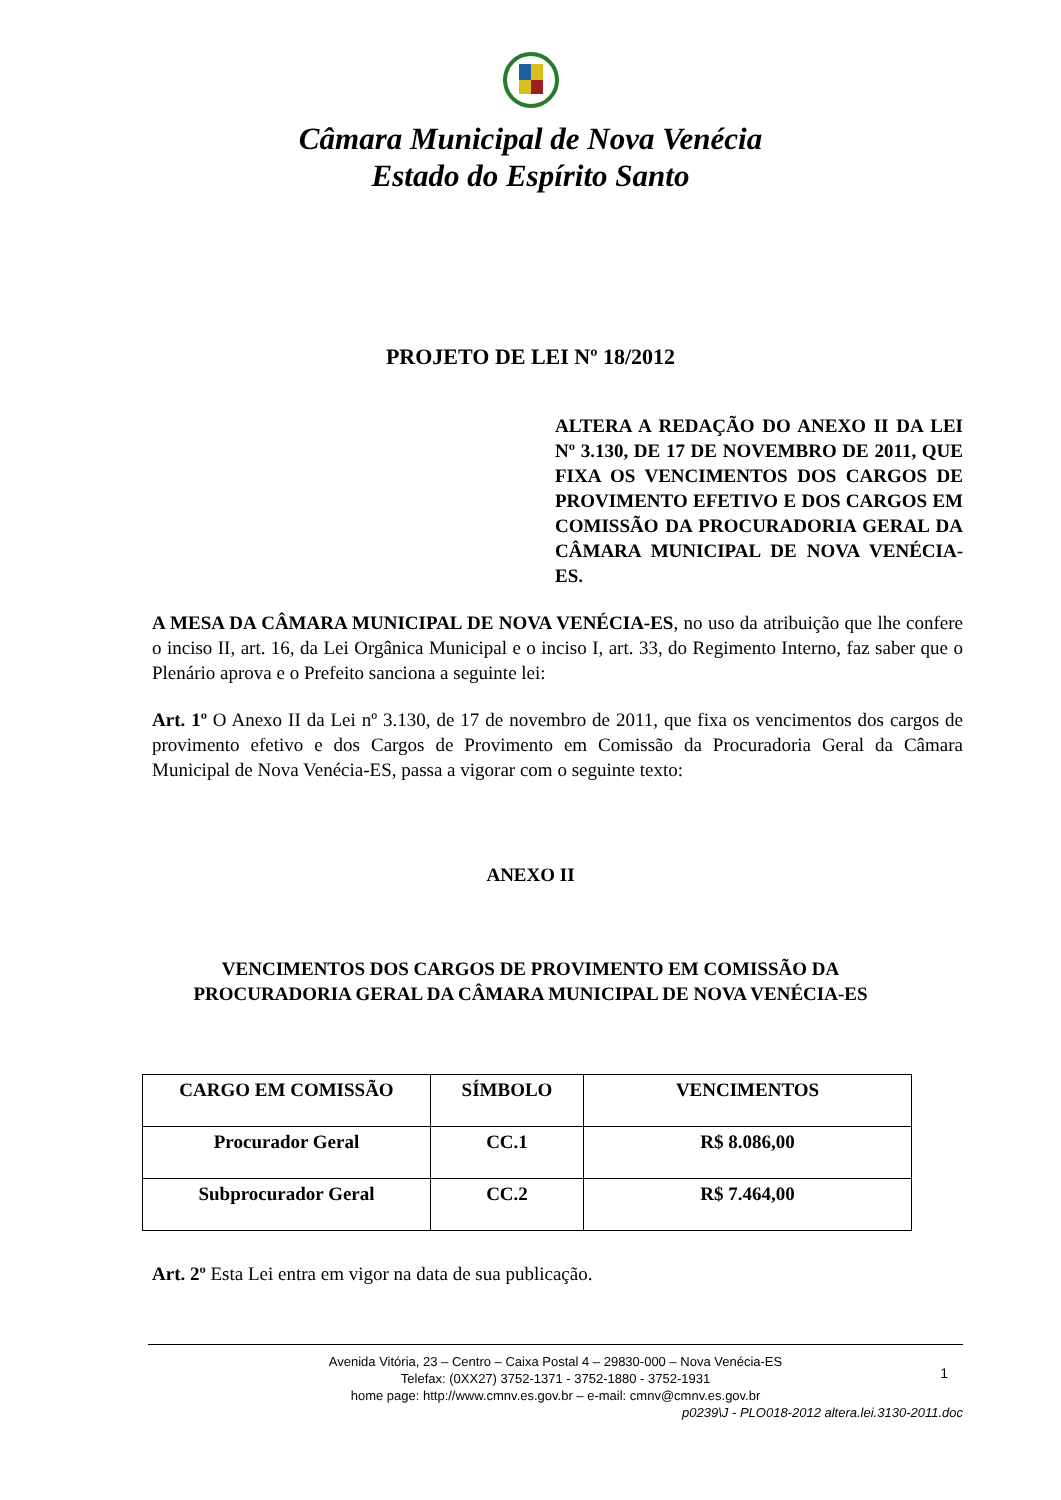Câmara Municipal de Nova Venécia
Estado do Espírito Santo
PROJETO DE LEI Nº 18/2012
ALTERA A REDAÇÃO DO ANEXO II DA LEI Nº 3.130, DE 17 DE NOVEMBRO DE 2011, QUE FIXA OS VENCIMENTOS DOS CARGOS DE PROVIMENTO EFETIVO E DOS CARGOS EM COMISSÃO DA PROCURADORIA GERAL DA CÂMARA MUNICIPAL DE NOVA VENÉCIA-ES.
A MESA DA CÂMARA MUNICIPAL DE NOVA VENÉCIA-ES, no uso da atribuição que lhe confere o inciso II, art. 16, da Lei Orgânica Municipal e o inciso I, art. 33, do Regimento Interno, faz saber que o Plenário aprova e o Prefeito sanciona a seguinte lei:
Art. 1º O Anexo II da Lei nº 3.130, de 17 de novembro de 2011, que fixa os vencimentos dos cargos de provimento efetivo e dos Cargos de Provimento em Comissão da Procuradoria Geral da Câmara Municipal de Nova Venécia-ES, passa a vigorar com o seguinte texto:
ANEXO II
VENCIMENTOS DOS CARGOS DE PROVIMENTO EM COMISSÃO DA
PROCURADORIA GERAL DA CÂMARA MUNICIPAL DE NOVA VENÉCIA-ES
| CARGO EM COMISSÃO | SÍMBOLO | VENCIMENTOS |
| --- | --- | --- |
| Procurador Geral | CC.1 | R$ 8.086,00 |
| Subprocurador Geral | CC.2 | R$ 7.464,00 |
Art. 2º Esta Lei entra em vigor na data de sua publicação.
1
Avenida Vitória, 23 – Centro – Caixa Postal 4 – 29830-000 – Nova Venécia-ES
Telefax: (0XX27) 3752-1371 - 3752-1880 - 3752-1931
home page: http://www.cmnv.es.gov.br – e-mail: cmnv@cmnv.es.gov.br
p0239\J - PLO018-2012 altera.lei.3130-2011.doc